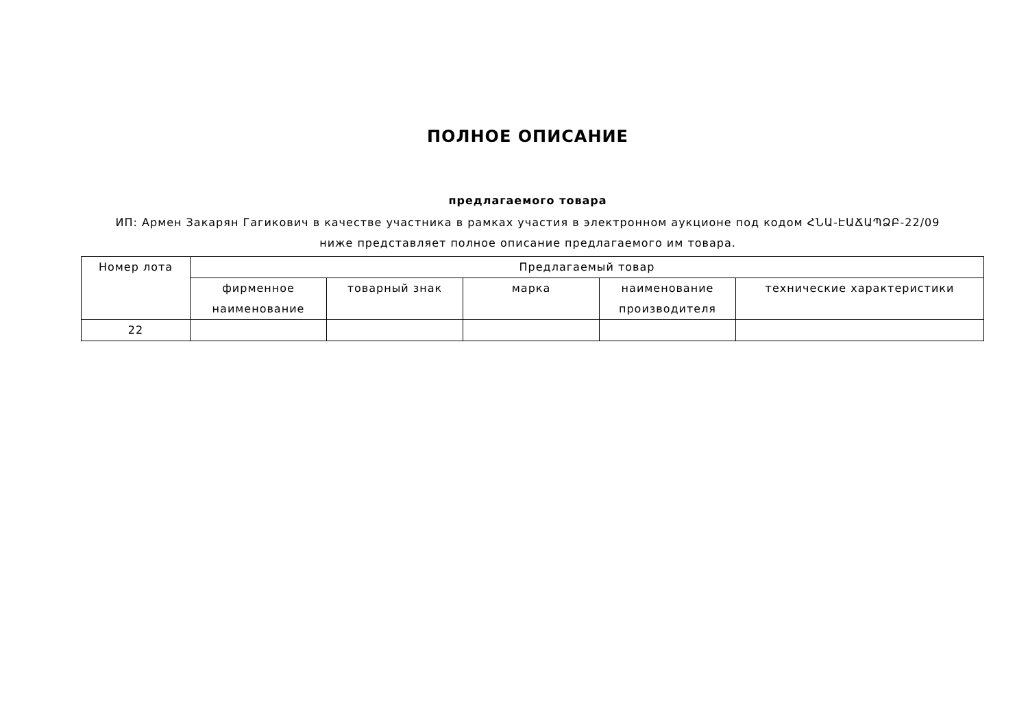ПОЛНОЕ ОПИСАНИЕ
предлагаемого товара
ИП: Армен Закарян Гагикович в качестве участника в рамках участия в электронном аукционе под кодом ՀՆԱ-ԷԱՃԱՊՁԲ-22/09
ниже представляет полное описание предлагаемого им товара.
| Номер лота | Предлагаемый товар | | | | |
| --- | --- | --- | --- | --- | --- |
| | фирменное наименование | товарный знак | марка | наименование производителя | технические характеристики |
| 22 | | | | | |